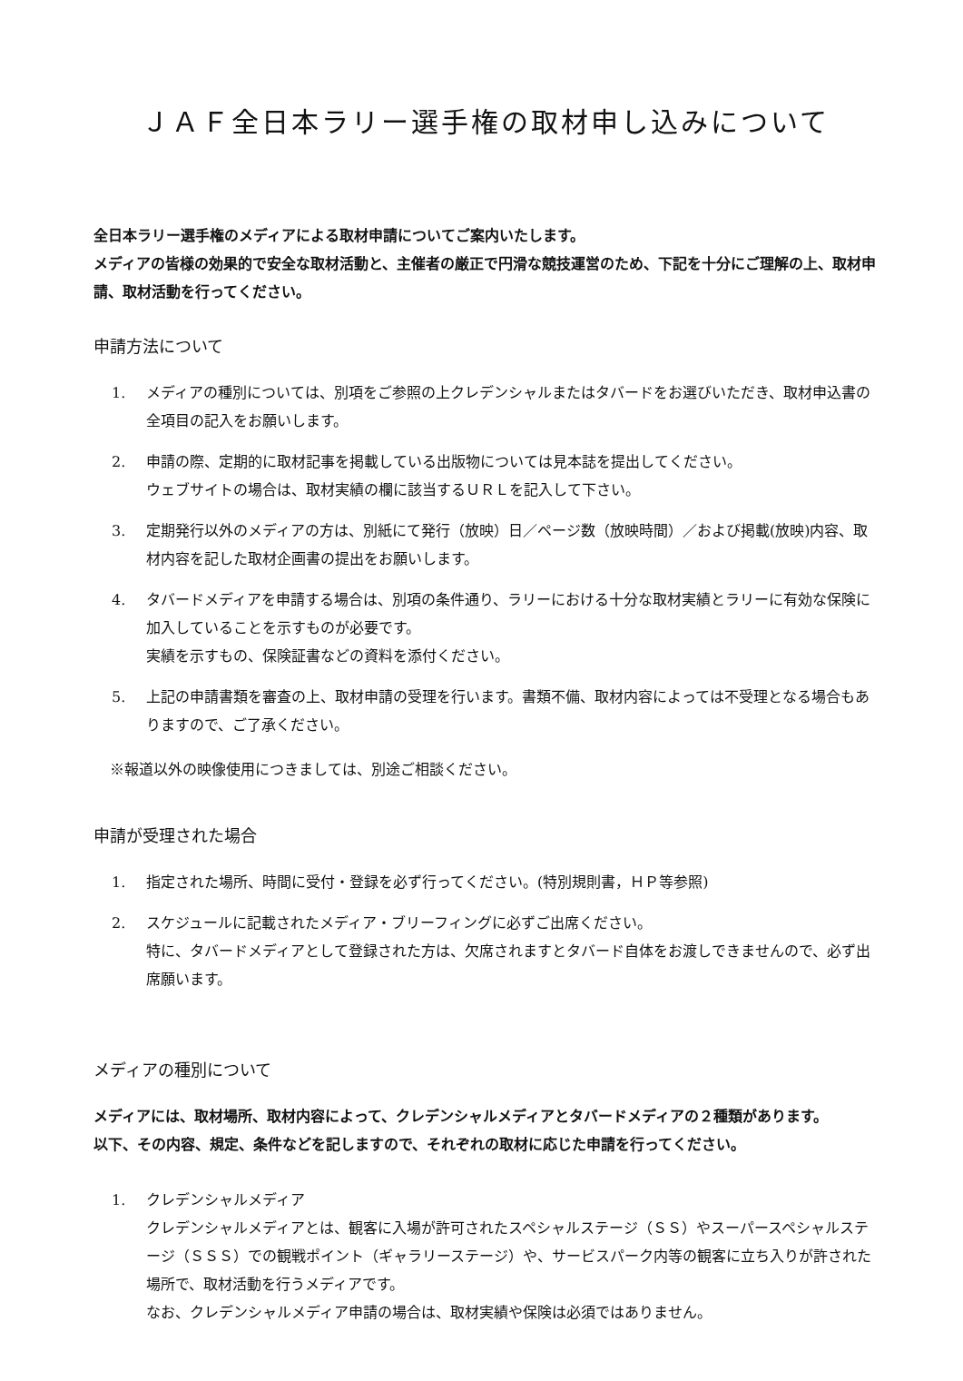ＪＡＦ全日本ラリー選手権の取材申し込みについて
全日本ラリー選手権のメディアによる取材申請についてご案内いたします。
メディアの皆様の効果的で安全な取材活動と、主催者の厳正で円滑な競技運営のため、下記を十分にご理解の上、取材申請、取材活動を行ってください。
申請方法について
1. メディアの種別については、別項をご参照の上クレデンシャルまたはタバードをお選びいただき、取材申込書の全項目の記入をお願いします。
2. 申請の際、定期的に取材記事を掲載している出版物については見本誌を提出してください。
ウェブサイトの場合は、取材実績の欄に該当するＵＲＬを記入して下さい。
3. 定期発行以外のメディアの方は、別紙にて発行（放映）日／ページ数（放映時間）／および掲載(放映)内容、取材内容を記した取材企画書の提出をお願いします。
4. タバードメディアを申請する場合は、別項の条件通り、ラリーにおける十分な取材実績とラリーに有効な保険に加入していることを示すものが必要です。
実績を示すもの、保険証書などの資料を添付ください。
5. 上記の申請書類を審査の上、取材申請の受理を行います。書類不備、取材内容によっては不受理となる場合もありますので、ご了承ください。
※報道以外の映像使用につきましては、別途ご相談ください。
申請が受理された場合
1. 指定された場所、時間に受付・登録を必ず行ってください。(特別規則書，ＨＰ等参照)
2. スケジュールに記載されたメディア・ブリーフィングに必ずご出席ください。
特に、タバードメディアとして登録された方は、欠席されますとタバード自体をお渡しできませんので、必ず出席願います。
メディアの種別について
メディアには、取材場所、取材内容によって、クレデンシャルメディアとタバードメディアの２種類があります。
以下、その内容、規定、条件などを記しますので、それぞれの取材に応じた申請を行ってください。
1. クレデンシャルメディア
クレデンシャルメディアとは、観客に入場が許可されたスペシャルステージ（ＳＳ）やスーパースペシャルステージ（ＳＳＳ）での観戦ポイント（ギャラリーステージ）や、サービスパーク内等の観客に立ち入りが許された場所で、取材活動を行うメディアです。
なお、クレデンシャルメディア申請の場合は、取材実績や保険は必須ではありません。